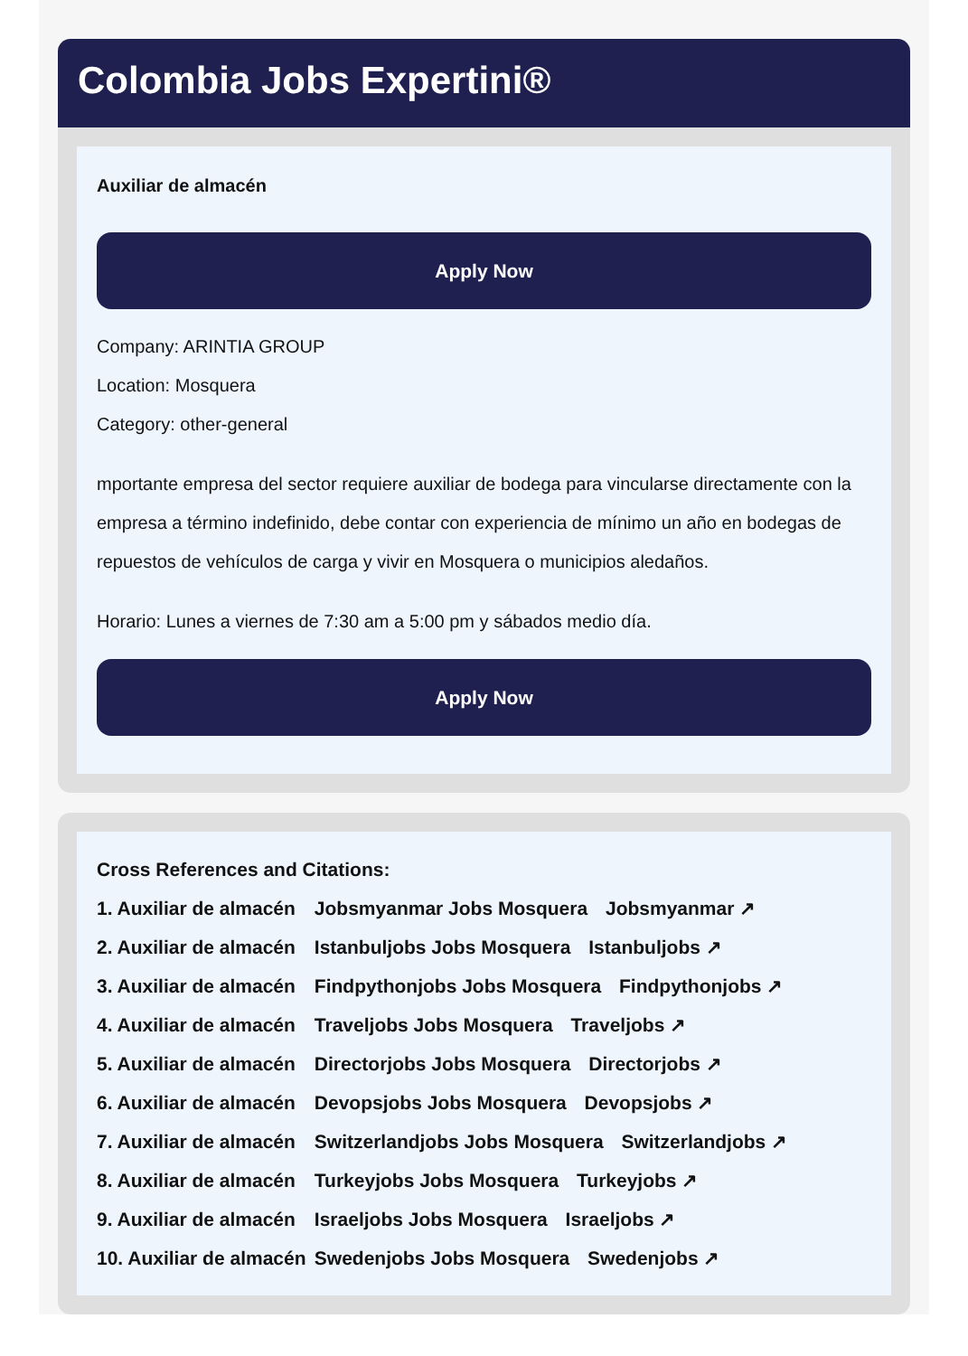Colombia Jobs Expertini®
Auxiliar de almacén
Apply Now
Company: ARINTIA GROUP
Location: Mosquera
Category: other-general
mportante empresa del sector requiere auxiliar de bodega para vincularse directamente con la empresa a término indefinido, debe contar con experiencia de mínimo un año en bodegas de repuestos de vehículos de carga y vivir en Mosquera o municipios aledaños.
Horario: Lunes a viernes de 7:30 am a 5:00 pm y sábados medio día.
Apply Now
Cross References and Citations:
1. Auxiliar de almacén Jobsmyanmar Jobs Mosquera Jobsmyanmar ↗
2. Auxiliar de almacén Istanbuljobs Jobs Mosquera Istanbuljobs ↗
3. Auxiliar de almacén Findpythonjobs Jobs Mosquera Findpythonjobs ↗
4. Auxiliar de almacén Traveljobs Jobs Mosquera Traveljobs ↗
5. Auxiliar de almacén Directorjobs Jobs Mosquera Directorjobs ↗
6. Auxiliar de almacén Devopsjobs Jobs Mosquera Devopsjobs ↗
7. Auxiliar de almacén Switzerlandjobs Jobs Mosquera Switzerlandjobs ↗
8. Auxiliar de almacén Turkeyjobs Jobs Mosquera Turkeyjobs ↗
9. Auxiliar de almacén Israeljobs Jobs Mosquera Israeljobs ↗
10. Auxiliar de almacén Swedenjobs Jobs Mosquera Swedenjobs ↗